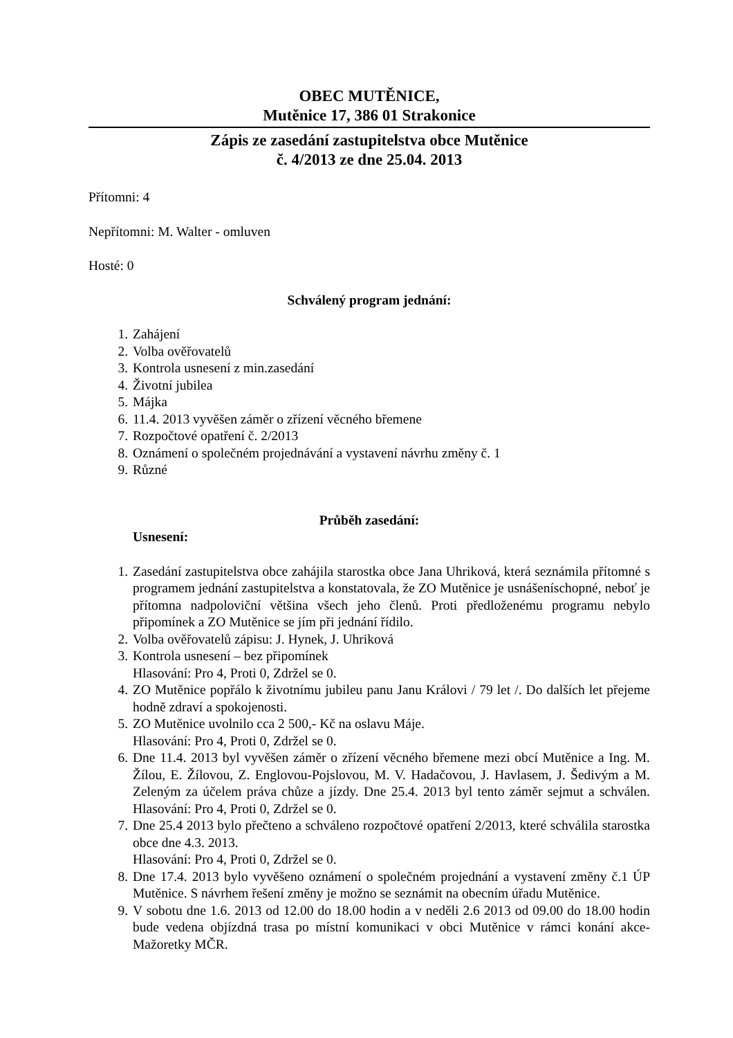OBEC MUTĚNICE,
Mutěnice 17, 386 01 Strakonice
Zápis ze zasedání zastupitelstva obce Mutěnice
č. 4/2013 ze dne 25.04. 2013
Přítomni: 4
Nepřítomni: M. Walter - omluven
Hosté: 0
Schválený program jednání:
1. Zahájení
2. Volba ověřovatelů
3. Kontrola usnesení z min.zasedání
4. Životní jubilea
5. Májka
6. 11.4. 2013 vyvěšen záměr o zřízení věcného břemene
7. Rozpočtové opatření č. 2/2013
8. Oznámení o společném projednávání a vystavení návrhu změny č. 1
9. Různé
Průběh zasedání:
Usnesení:
1. Zasedání zastupitelstva obce zahájila starostka obce Jana Uhriková, která seznámila přítomné s programem jednání zastupitelstva a konstatovala, že ZO Mutěnice je usnášeníschopné, neboť je přítomna nadpoloviční většina všech jeho členů. Proti předloženému programu nebylo připomínek a ZO Mutěnice se jím při jednání řídilo.
2. Volba ověřovatelů zápisu: J. Hynek, J. Uhriková
3. Kontrola usnesení – bez připomínek
Hlasování: Pro 4, Proti 0, Zdržel se 0.
4. ZO Mutěnice popřálo k životnímu jubileu panu Janu Královi / 79 let /. Do dalších let přejeme hodně zdraví a spokojenosti.
5. ZO Mutěnice uvolnilo cca 2 500,- Kč na oslavu Máje.
Hlasování: Pro 4, Proti 0, Zdržel se 0.
6. Dne 11.4. 2013 byl vyvěšen záměr o zřízení věcného břemene mezi obcí Mutěnice a Ing. M. Žílou, E. Žílovou, Z. Englovou-Pojslovou, M. V. Hadačovou, J. Havlasem, J. Šedivým a M. Zeleným za účelem práva chůze a jízdy. Dne 25.4. 2013 byl tento záměr sejmut a schválen. Hlasování: Pro 4, Proti 0, Zdržel se 0.
7. Dne 25.4 2013 bylo přečteno a schváleno rozpočtové opatření 2/2013, které schválila starostka obce dne 4.3. 2013.
Hlasování: Pro 4, Proti 0, Zdržel se 0.
8. Dne 17.4. 2013 bylo vyvěšeno oznámení o společném projednání a vystavení změny č.1 ÚP Mutěnice. S návrhem řešení změny je možno se seznámit na obecním úřadu Mutěnice.
9. V sobotu dne 1.6. 2013 od 12.00 do 18.00 hodin a v neděli 2.6 2013 od 09.00 do 18.00 hodin bude vedena objízdná trasa po místní komunikaci v obci Mutěnice v rámci konání akce-Mažoretky MČR.